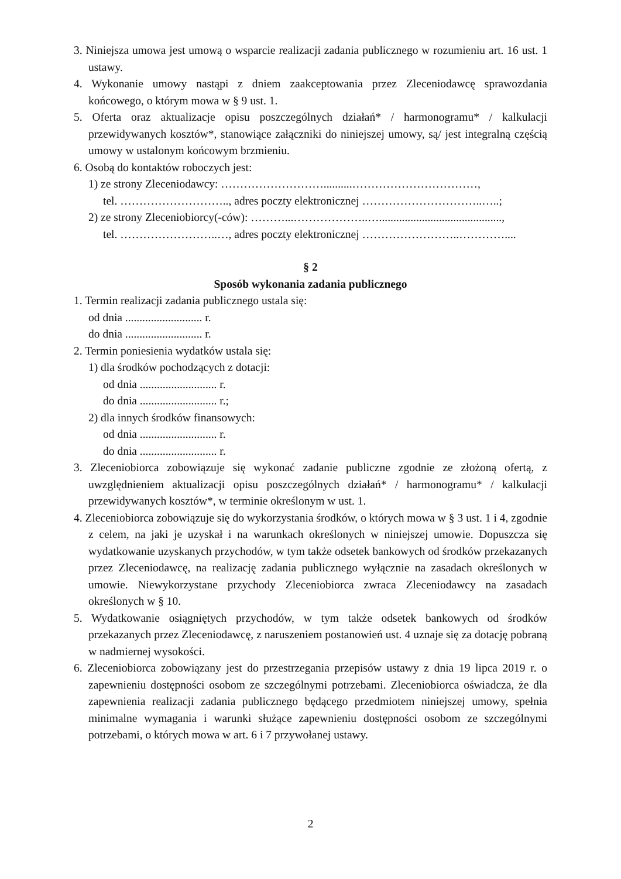3. Niniejsza umowa jest umową o wsparcie realizacji zadania publicznego w rozumieniu art. 16 ust. 1 ustawy.
4. Wykonanie umowy nastąpi z dniem zaakceptowania przez Zleceniodawcę sprawozdania końcowego, o którym mowa w § 9 ust. 1.
5. Oferta oraz aktualizacje opisu poszczególnych działań* / harmonogramu* / kalkulacji przewidywanych kosztów*, stanowiące załączniki do niniejszej umowy, są/ jest integralną częścią umowy w ustalonym końcowym brzmieniu.
6. Osobą do kontaktów roboczych jest:
1) ze strony Zleceniodawcy: ………………………..........……………………………,
tel. ……………………….., adres poczty elektronicznej …………………………..…..;
2) ze strony Zleceniobiorcy(-ców): ………...………………..…...........................................,
tel. ……………………..…, adres poczty elektronicznej ……………………..…………....
§ 2
Sposób wykonania zadania publicznego
1. Termin realizacji zadania publicznego ustala się:
od dnia ........................... r.
do dnia ........................... r.
2. Termin poniesienia wydatków ustala się:
1) dla środków pochodzących z dotacji:
od dnia ........................... r.
do dnia ........................... r.;
2) dla innych środków finansowych:
od dnia ........................... r.
do dnia ........................... r.
3. Zleceniobiorca zobowiązuje się wykonać zadanie publiczne zgodnie ze złożoną ofertą, z uwzględnieniem aktualizacji opisu poszczególnych działań* / harmonogramu* / kalkulacji przewidywanych kosztów*, w terminie określonym w ust. 1.
4. Zleceniobiorca zobowiązuje się do wykorzystania środków, o których mowa w § 3 ust. 1 i 4, zgodnie z celem, na jaki je uzyskał i na warunkach określonych w niniejszej umowie. Dopuszcza się wydatkowanie uzyskanych przychodów, w tym także odsetek bankowych od środków przekazanych przez Zleceniodawcę, na realizację zadania publicznego wyłącznie na zasadach określonych w umowie. Niewykorzystane przychody Zleceniobiorca zwraca Zleceniodawcy na zasadach określonych w § 10.
5. Wydatkowanie osiągniętych przychodów, w tym także odsetek bankowych od środków przekazanych przez Zleceniodawcę, z naruszeniem postanowień ust. 4 uznaje się za dotację pobraną w nadmiernej wysokości.
6. Zleceniobiorca zobowiązany jest do przestrzegania przepisów ustawy z dnia 19 lipca 2019 r. o zapewnieniu dostępności osobom ze szczególnymi potrzebami. Zleceniobiorca oświadcza, że dla zapewnienia realizacji zadania publicznego będącego przedmiotem niniejszej umowy, spełnia minimalne wymagania i warunki służące zapewnieniu dostępności osobom ze szczególnymi potrzebami, o których mowa w art. 6 i 7 przywołanej ustawy.
2